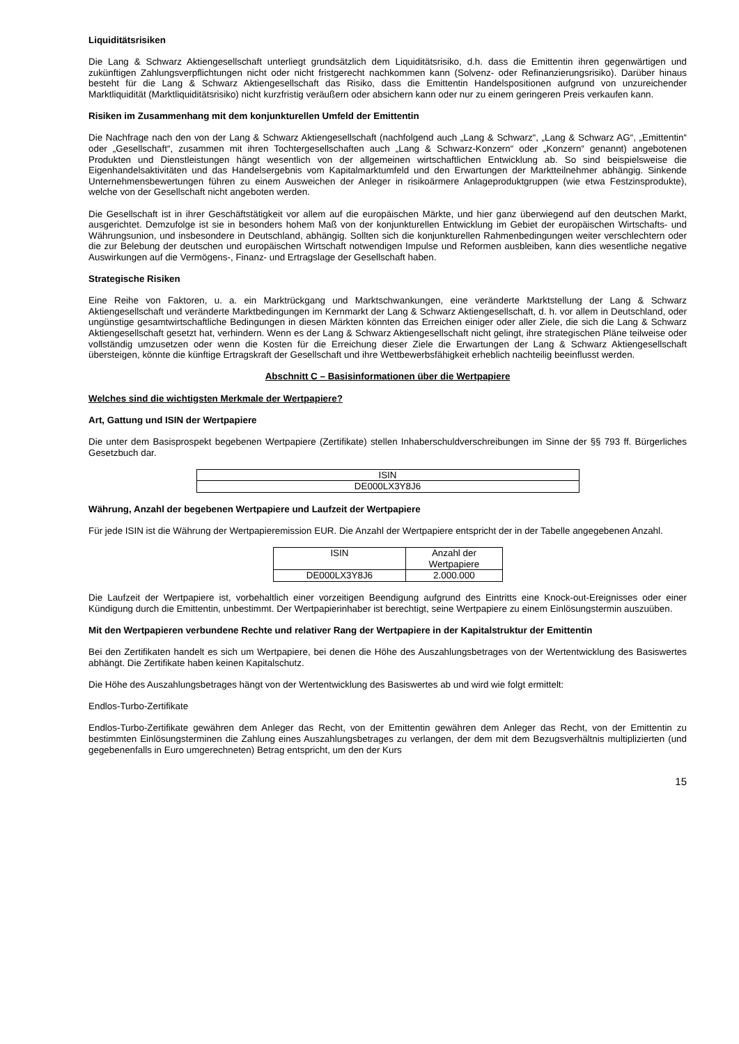Liquiditätsrisiken
Die Lang & Schwarz Aktiengesellschaft unterliegt grundsätzlich dem Liquiditätsrisiko, d.h. dass die Emittentin ihren gegenwärtigen und zukünftigen Zahlungsverpflichtungen nicht oder nicht fristgerecht nachkommen kann (Solvenz- oder Refinanzierungsrisiko). Darüber hinaus besteht für die Lang & Schwarz Aktiengesellschaft das Risiko, dass die Emittentin Handelspositionen aufgrund von unzureichender Marktliquidität (Marktliquiditätsrisiko) nicht kurzfristig veräußern oder absichern kann oder nur zu einem geringeren Preis verkaufen kann.
Risiken im Zusammenhang mit dem konjunkturellen Umfeld der Emittentin
Die Nachfrage nach den von der Lang & Schwarz Aktiengesellschaft (nachfolgend auch „Lang & Schwarz“, „Lang & Schwarz AG“, „Emittentin“ oder „Gesellschaft“, zusammen mit ihren Tochtergesellschaften auch „Lang & Schwarz-Konzern“ oder „Konzern“ genannt) angebotenen Produkten und Dienstleistungen hängt wesentlich von der allgemeinen wirtschaftlichen Entwicklung ab. So sind beispielsweise die Eigenhandelsaktivitäten und das Handelsergebnis vom Kapitalmarktumfeld und den Erwartungen der Marktteilnehmer abhängig. Sinkende Unternehmensbewertungen führen zu einem Ausweichen der Anleger in risikoärmere Anlageproduktgruppen (wie etwa Festzinsprodukte), welche von der Gesellschaft nicht angeboten werden.
Die Gesellschaft ist in ihrer Geschäftstätigkeit vor allem auf die europäischen Märkte, und hier ganz überwiegend auf den deutschen Markt, ausgerichtet. Demzufolge ist sie in besonders hohem Maß von der konjunkturellen Entwicklung im Gebiet der europäischen Wirtschafts- und Währungsunion, und insbesondere in Deutschland, abhängig. Sollten sich die konjunkturellen Rahmenbedingungen weiter verschlechtern oder die zur Belebung der deutschen und europäischen Wirtschaft notwendigen Impulse und Reformen ausbleiben, kann dies wesentliche negative Auswirkungen auf die Vermögens-, Finanz- und Ertragslage der Gesellschaft haben.
Strategische Risiken
Eine Reihe von Faktoren, u. a. ein Marktrückgang und Marktschwankungen, eine veränderte Marktstellung der Lang & Schwarz Aktiengesellschaft und veränderte Marktbedingungen im Kernmarkt der Lang & Schwarz Aktiengesellschaft, d. h. vor allem in Deutschland, oder ungünstige gesamtwirtschaftliche Bedingungen in diesen Märkten könnten das Erreichen einiger oder aller Ziele, die sich die Lang & Schwarz Aktiengesellschaft gesetzt hat, verhindern. Wenn es der Lang & Schwarz Aktiengesellschaft nicht gelingt, ihre strategischen Pläne teilweise oder vollständig umzusetzen oder wenn die Kosten für die Erreichung dieser Ziele die Erwartungen der Lang & Schwarz Aktiengesellschaft übersteigen, könnte die künftige Ertragskraft der Gesellschaft und ihre Wettbewerbsfähigkeit erheblich nachteilig beeinflusst werden.
Abschnitt C – Basisinformationen über die Wertpapiere
Welches sind die wichtigsten Merkmale der Wertpapiere?
Art, Gattung und ISIN der Wertpapiere
Die unter dem Basisprospekt begebenen Wertpapiere (Zertifikate) stellen Inhaberschuldverschreibungen im Sinne der §§ 793 ff. Bürgerliches Gesetzbuch dar.
| ISIN |
| DE000LX3Y8J6 |
Währung, Anzahl der begebenen Wertpapiere und Laufzeit der Wertpapiere
Für jede ISIN ist die Währung der Wertpapieremission EUR. Die Anzahl der Wertpapiere entspricht der in der Tabelle angegebenen Anzahl.
| ISIN | Anzahl der Wertpapiere |
| DE000LX3Y8J6 | 2.000.000 |
Die Laufzeit der Wertpapiere ist, vorbehaltlich einer vorzeitigen Beendigung aufgrund des Eintritts eine Knock-out-Ereignisses oder einer Kündigung durch die Emittentin, unbestimmt. Der Wertpapierinhaber ist berechtigt, seine Wertpapiere zu einem Einlösungstermin auszuüben.
Mit den Wertpapieren verbundene Rechte und relativer Rang der Wertpapiere in der Kapitalstruktur der Emittentin
Bei den Zertifikaten handelt es sich um Wertpapiere, bei denen die Höhe des Auszahlungsbetrages von der Wertentwicklung des Basiswertes abhängt. Die Zertifikate haben keinen Kapitalschutz.
Die Höhe des Auszahlungsbetrages hängt von der Wertentwicklung des Basiswertes ab und wird wie folgt ermittelt:
Endlos-Turbo-Zertifikate
Endlos-Turbo-Zertifikate gewähren dem Anleger das Recht, von der Emittentin gewähren dem Anleger das Recht, von der Emittentin zu bestimmten Einlösungsterminen die Zahlung eines Auszahlungsbetrages zu verlangen, der dem mit dem Bezugsverhältnis multiplizierten (und gegebenenfalls in Euro umgerechneten) Betrag entspricht, um den der Kurs
15